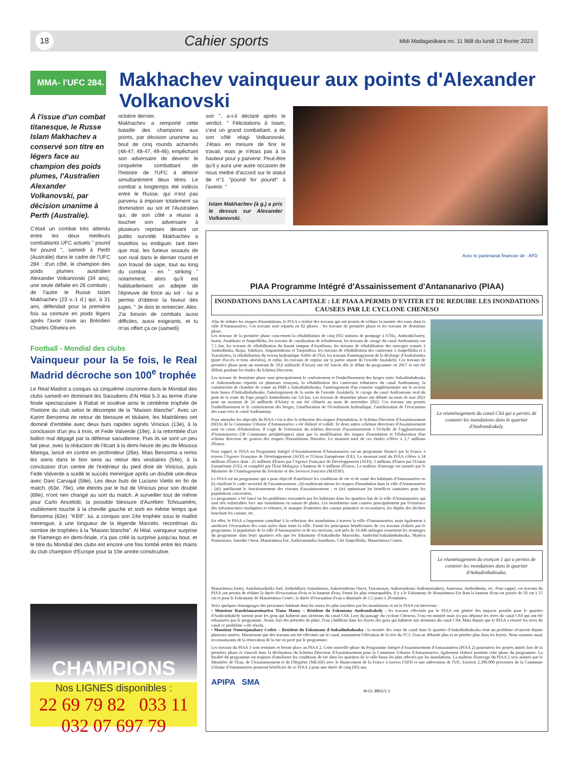18 Cahier sports Midi Madagasikara no. 11 968 du lundi 13 février 2023
MMA- l'UFC 284.
Makhachev vainqueur aux points d'Alexander Volkanovski
À l'issue d'un combat titanesque, le Russe Islam Makhachev a conservé son titre en légers face au champion des poids plumes, l'Australien Alexander Volkanovski, par décision unanime à Perth (Australie).
C'était un combat très attendu entre les deux meilleurs combattants UFC actuels " pound for pound ", samedi à Perth (Australie) dans le cadre de l'UFC 284 : d'un côté, le champion des poids plumes australien Alexander Volkanovski (34 ans), une seule défaite en 26 combats ; de l'autre le Russe Islam Makhachev (23 v.-1 d.) qui, à 31 ans, défendait pour la première fois sa ceinture en poids légers après l'avoir ravie au Brésilien Charles Oliveira en
octobre dernier.
Makhachev a remporté cette bataille des champions aux points, par décision unanime au bout de cinq rounds acharnés (48-47, 48-47, 49-46), empêchant son adversaire de devenir le cinquième combattant de l'histoire de l'UFC à détenir simultanément deux titres. Le combat a longtemps été indécis entre le Russe, qui n'est pas parvenu à imposer totalement sa domination au sol et l'Australien qui, de son côté a réussi à toucher son adversaire à plusieurs reprises devant un public survolté. Makhachev a toutefois su endiguer, tant bien que mal, les furieux assauts de son rival dans le dernier round et son travail de sape, tout au long du combat - en " striking " notamment, alors qu'il est habituellement un adepte de l'épreuve de force au sol - lui a permis d'obtenir la faveur des juges. " Je dois te remercier, Alex. J'ai besoin de combats aussi difficiles, aussi exigeants, et tu m'as offert ça ce (samedi)
soir ", a-t-il déclaré après le verdict. " Félicitations à Islam, c'est un grand combattant, a de son côté réagi Volkanovski. J'étais en mesure de finir le travail, mais je n'étais pas à la hauteur pour y parvenir. Peut-être qu'il y aura une autre occasion de nous mettre d'accord sur le statut de n°1 "pound for pound" à l'avenir. "
Islam Makhachev (à g.) a pris le dessus sur Alexander Volkanovski.
Football - Mondial des clubs
Vainqueur pour la 5e fois, le Real Madrid décroche son 100<sup>e</sup> trophée
Le Real Madrid a conquis sa cinquième couronne dans le Mondial des clubs samedi en dominant les Saoudiens d'Al Hilal 5-3 au terme d'une finale spectaculaire à Rabat et soulève ainsi le centième trophée de l'histoire du club selon le décompte de la "Maison blanche". Avec un Karim Benzema de retour de blessure et titulaire, les Madrilènes ont dominé d'emblée avec deux buts rapides signés Vinicius (13e), à la conclusion d'un jeu à trois, et Fede Valverde (19e), à la retombée d'un ballon mal dégagé par la défense saoudienne. Puis ils se sont un peu fait peur, avec la réduction de l'écart à la demi-heure de jeu de Moussa Marega, lancé en contre en profondeur (26e). Mais Benzema a remis les siens dans le bon sens au retour des vestiaires (54e), à la conclusion d'un centre de l'extérieur du pied droit de Vinicius, puis Fede Valverde a scellé le succès merengue après un double une-deux avec Dani Carvajal (58e). Les deux buts de Luciano Vietto en fin de match, (63e, 79e), vite éteints par le but de Vinicius pour son doublé (69e), n'ont rien changé au sort du match. A surveiller tout de même pour Carlo Ancelotti, la possible blessure d'Aurélien Tchouaméni, visiblement touché à la cheville gauche et sorti en même temps que Benzema (62e). "KB9", lui, a conquis son 24e trophée sous le maillot merengue, à une longueur de la légende Marcelo, recordman du nombre de trophées à la "Maison blanche". Al Hilal, vainqueur surprise de Flamengo en demi-finale, n'a pas créé la surprise jusqu'au bout, et le titre du Mondial des clubs est encore une fois tombé entre les mains du club champion d'Europe pour la 10e année consécutive.
CHAMPIONS
Nos LIGNES disponibles :
22 69 79 82 033 11 032 07 697 79
Avec le partenariat financier de : AFD
PIAA Programme Intégré d'Assainissement d'Antananarivo (PIAA)
INONDATIONS DANS LA CAPITALE : LE PIAA A PERMIS D'EVITER ET DE REDUIRE LES INONDATIONS CAUSEES PAR LE CYCLONE CHENESO
Afin de réduire les risques d'inondations, le PIAA a réalisé des travaux qui ont permis de réduire la montée des eaux dans la ville d'Antananarivo. Ces travaux sont repartis en 02 phases : les travaux de première phase et les travaux de deuxième phase.
Les travaux de la première phase concernent la réhabilitation de cinq (05) stations de pompage à 67Ha, Ambodin'Isotry, Isotry, Anatihazo et Ampefiloha, les travaux de canalisation de refoulement, les travaux de curage du canal Andriantany sur 7,5 km, les travaux de réhabilitation du bassin tampon d'Anatihazo, les travaux de réhabilitation des ouvrages vannés à Ambodimita, Ikopa, Vahilava, Ampanindrona et Tanjondroa, les travaux de réhabilitation des caniveaux à Ampefiloha et à Tsarafaritra, la réhabilitation du verrou hydraulique Vallée de l'Est, les travaux d'aménagement de la décharge d'Andralanitra (piste d'accès et trois alvéoles), et enfin, les travaux de reprise sur la partie amont de l'ovoïde Analakely. Ces travaux de première phase pour un montant de 50,6 milliards d'Ariary ont été lancés dès le début du programme en 2017 et ont été définis pendant les études du Schéma Directeur.
Les travaux de deuxième phase sont principalement le confortement et l'embellissement des berges entre Ankadimbahoaka et Ankorondrano répartis en plusieurs tronçons, la réhabilitation des caniveaux tributaires du canal Andriantany, la construction de chambre de vanne au PM0 à Ankadimbahoaka, l'aménagement d'un exutoire supplémentaire sur le secteur trois buses d'Ankadimbahoaka, l'aménagement de la sortie de l'ovoïde Analakely, le curage du canal Andriantany aval du pont de la route du Pape jusqu'à Ambodimita sur 3,8 km. Les travaux de deuxième phase ont débuté au mois de mai 2021 pour un montant de 24 milliards d'Ariary et ont été clôturés au mois de novembre 2022. Ces travaux ont permis l'embellissement et le confortement des berges, l'amélioration de l'écoulement hydraulique, l'amélioration de l'évacuation des eaux vers le canal Andriantany.
Pour atteindre les objectifs du PIAA c'est-à-dire la réduction des risques d'inondation, le Schéma Directeur d'Assainissement (SDA) de la Commune Urbaine d'Antananarivo a été élaboré et validé. Et deux autres schémas directeurs d'Assainissement sont en cours d'élaboration. Il s'agit de l'extension du schéma directeur d'assainissement à l'échelle de l'agglomération d'Antananarivo (38 Communes périphériques) ainsi que la modélisation des risques d'inondation et l'élaboration d'un schéma directeur de gestion des risques d'inondations fluviales. Le montant total de ces études s'élève à 3,7 millions d'Euros.
Pour rappel, le PIAA ou Programme Intégré d'Assainissement d'Antananarivo est un programme financé par la France à travers l'Agence Française de Développement (AFD) et l'Union Européenne (UE). Le montant total du PIAA s'élève à 34 millions d'Euros dont : 25 millions d'Euros par l'Agence Française de Développement (AFD), 3 millions d'Euros par l'Union Européenne (UE), et complété par l'Etat Malagasy à hauteur de 6 millions d'Euros. La maîtrise d'ouvrage est assurée par le Ministère de l'Aménagement du Territoire et des Services Fonciers (MATSF).
Le PIAA est un programme qui a pour objectif d'améliorer les conditions de vie et de santé des habitants d'Antananarivo en (i) clarifiant le cadre sectoriel de l'assainissement ; (ii) maîtrisant mieux les risques d'inondation dans la ville d'Antananarivo ; (iii) améliorant le fonctionnement des réseaux d'assainissement ; et (iv) optimisant les bénéfices sanitaires pour les populations concernées.
Le programme a été lancé vu les problèmes rencontrés par les habitants dans les quartiers bas de la ville d'Antananarivo qui sont très vulnérables face aux inondations en saison de pluies. Les inondations sont causées principalement par l'existence des infrastructures inadaptées et vétustes, le manque d'entretien des canaux primaires et secondaires, les dépôts des déchets bouchant les canaux, etc.
En effet, le PIAA a largement contribué à la réduction des inondations à travers la ville d'Antananarivo, mais également à améliorer l'évacuation des eaux usées dans toute la ville. Parmi les principaux bénéficiaires de ces travaux réalisés par le programme, la population de la ville d'Antananarivo et de ses environs, soit près de 16.446 ménages ressentent les avantages du programme dans leurs quartiers tels que les fokontany d'Ankaditoho Maroroho, Andrefan'Ankadimbahoaka, Madera Namontana, Anosibe Ouest, Manarintsoa Est, Andavamamba Anatihazo, Cité Ampefiloha, Manarintsoa Centre,
Le réaménagement du canal CS4 qui a permis de contenir les inondations dans le quartier d'Androndrakely.
Le réaménagement du tronçon 1 qui a permis de contenir les inondations dans le quartier d'Ankadimbahoaka.
Manarintsoa Isotry, Antohomadinika Sud, Ambohibary Antanimena, Ankorondrano Ouest, Tsaramasay, Ankorondrano Andranomahery, Amorona, Ambodimita, etc. Pour rappel, ces travaux du PIAA ont permis de réduire la durée d'évacuation d'eau et la hauteur d'eau. Parmi les plus remarquables, il y a le Fokontany de Manarintsoa Est dont la hauteur d'eau est passée de 50 cm à 15 cm et pour le Fokontany de Manarintsoa Centre, la durée d'évacuation d'eau a diminuée de 1,5 jours à 20 minutes.
Voici quelques témoignages des personnes habitant dans les zones les plus touchées par les inondations et où le PIAA est intervenu :
• Monsieur Randriamaeninarivo Tiana Mamy – Résident du Fokontany Androndrakely : les travaux effectués par le PIAA ont généré des impacts positifs pour le quartier d'Androndrakely surtout pour les gens qui habitent aux alentours du canal CS4. Lors du passage du cyclone Cheneso, l'eau est montée mais n'a pas dépassé les rives du canal CS4 qui ont été rehaussées par le programme. Avant, lors des périodes de pluie, l'eau s'infiltrait dans les foyers des gens qui habitent aux alentours du canal CS4. Mais depuis que le PIAA a rénové les rives du canal ce problème a été résolu.
• Monsieur Nomenjanahary Cedric – Résident du Fokontany d'Ankadimbahoaka : la montée des eaux du canal dans le quartier d'Ankadimbahoaka était un problème récurrent depuis plusieurs années. Maintenant que des travaux ont été effectués sur le canal, notamment l'élévation de la rive du TC1, l'eau ne déborde plus et ne pénètre plus dans les foyers. Nous sommes aussi reconnaissants de la rénovation de la rue en pavé par le programme.
Les travaux du PIAA 1 sont terminés et feront place au PIAA 2. Cette nouvelle phase du Programme Intégré d'Assainissement d'Antananarivo (PIAA 2) poursuivra les projets initiés lors de la première phase et s'inscrit dans la déclinaison du Schéma Directeur d'Assainissement pour la Commune Urbaine d'Antananarivo, également élaboré pendant cette phase du programme. La finalité du programme est toujours d'améliorer les conditions de vie dans les quartiers de la ville basse les plus affectés par les inondations. La maîtrise d'ouvrage du PIAA 2 sera assurée par le Ministère de l'Eau, de l'Assainissement et de l'Hygiène (MEAH) avec le financement de la France à travers l'AFD et une subvention de l'UE. Environ 2.300.000 personnes de la Commune Urbaine d'Antananarivo pourront bénéficier de ce PIAA 2 pour une durée de cinq (05) ans.
APIPA SMA
M-CL 8831/1-1